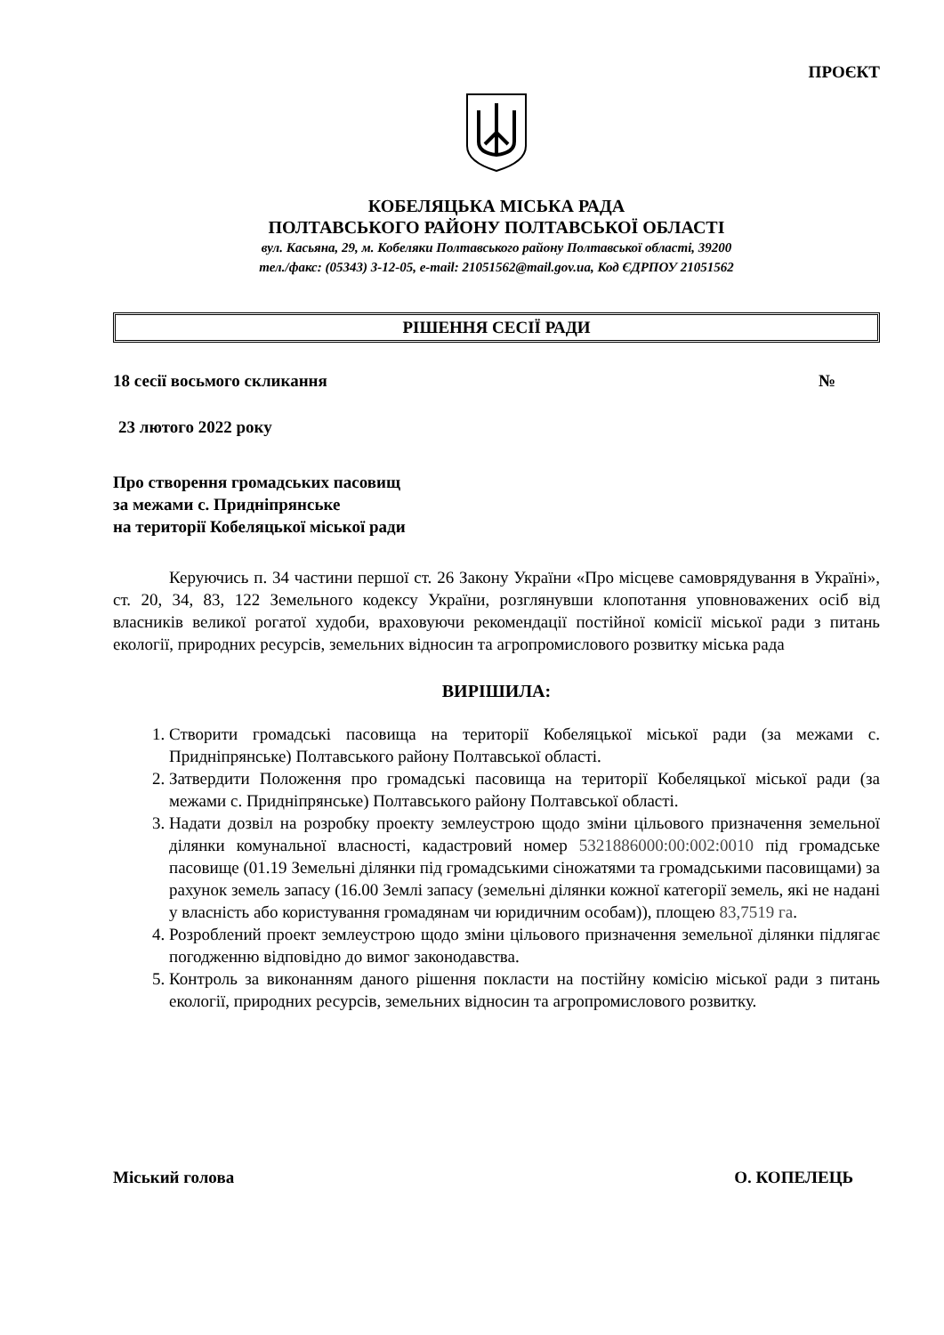ПРОЄКТ
КОБЕЛЯЦЬКА МІСЬКА РАДА
ПОЛТАВСЬКОГО РАЙОНУ ПОЛТАВСЬКОЇ ОБЛАСТІ
вул. Касьяна, 29, м. Кобеляки Полтавського району Полтавської області, 39200
тел./факс: (05343) 3-12-05, e-mail: 21051562@mail.gov.ua, Код ЄДРПОУ 21051562
РІШЕННЯ СЕСІЇ РАДИ
18 сесії восьмого скликання №
23 лютого 2022 року
Про створення громадських пасовищ
за межами с. Придніпрянське
на території Кобеляцької міської ради
Керуючись п. 34 частини першої ст. 26 Закону України «Про місцеве самоврядування в Україні», ст. 20, 34, 83, 122 Земельного кодексу України, розглянувши клопотання уповноважених осіб від власників великої рогатої худоби, враховуючи рекомендації постійної комісії міської ради з питань екології, природних ресурсів, земельних відносин та агропромислового розвитку міська рада
ВИРІШИЛА:
1. Створити громадські пасовища на території Кобеляцької міської ради (за межами с. Придніпрянське) Полтавського району Полтавської області.
2. Затвердити Положення про громадські пасовища на території Кобеляцької міської ради (за межами с. Придніпрянське) Полтавського району Полтавської області.
3. Надати дозвіл на розробку проекту землеустрою щодо зміни цільового призначення земельної ділянки комунальної власності, кадастровий номер 5321886000:00:002:0010 під громадське пасовище (01.19 Земельні ділянки під громадськими сіножатями та громадськими пасовищами) за рахунок земель запасу (16.00 Землі запасу (земельні ділянки кожної категорії земель, які не надані у власність або користування громадянам чи юридичним особам)), площею 83,7519 га.
4. Розроблений проект землеустрою щодо зміни цільового призначення земельної ділянки підлягає погодженню відповідно до вимог законодавства.
5. Контроль за виконанням даного рішення покласти на постійну комісію міської ради з питань екології, природних ресурсів, земельних відносин та агропромислового розвитку.
Міський голова О. КОПЕЛЕЦЬ